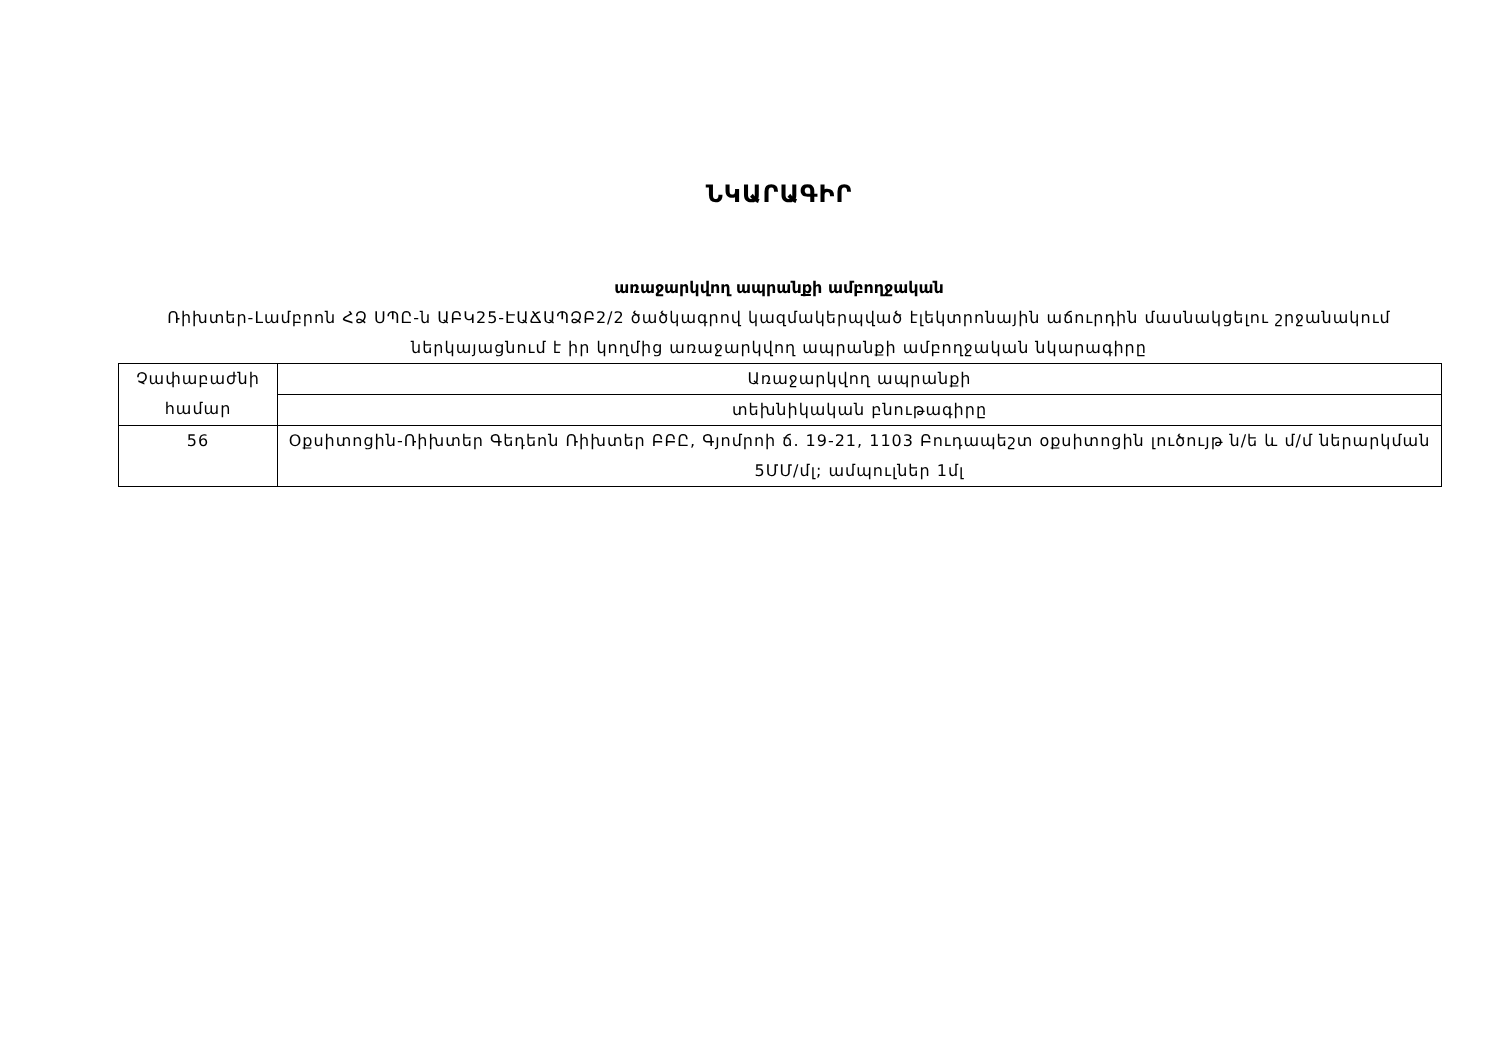ՆԿԱՐԱԳԻՐ
առաջարկվող ապրանքի ամբողջական
Ռիխտեր-Լամբրոն ՀՁ ՍՊԸ-ն ԱԲԿ25-ԷԱՃԱՊՁԲ2/2 ծածկագրով կազմակերպված էլեկտրոնային աճուրդին մասնակցելու շրջանակում ներկայացնում է իր կողմից առաջարկվող ապրանքի ամբողջական նկարագիրը
| Չափաբաժնի համար | Առաջարկվող ապրանքի |
| | տեխնիկական բնութագիրը |
| 56 | Օքսիտոցին-Ռիխտեր Գեդեոն Ռիխտեր ԲԲԸ, Գյոմրոի ճ. 19-21, 1103 Բուդապեշտ օքսիտոցին լուծույթ ն/ե և մ/մ ներարկման 5ՄՄ/մլ; ամպուլներ 1մլ |